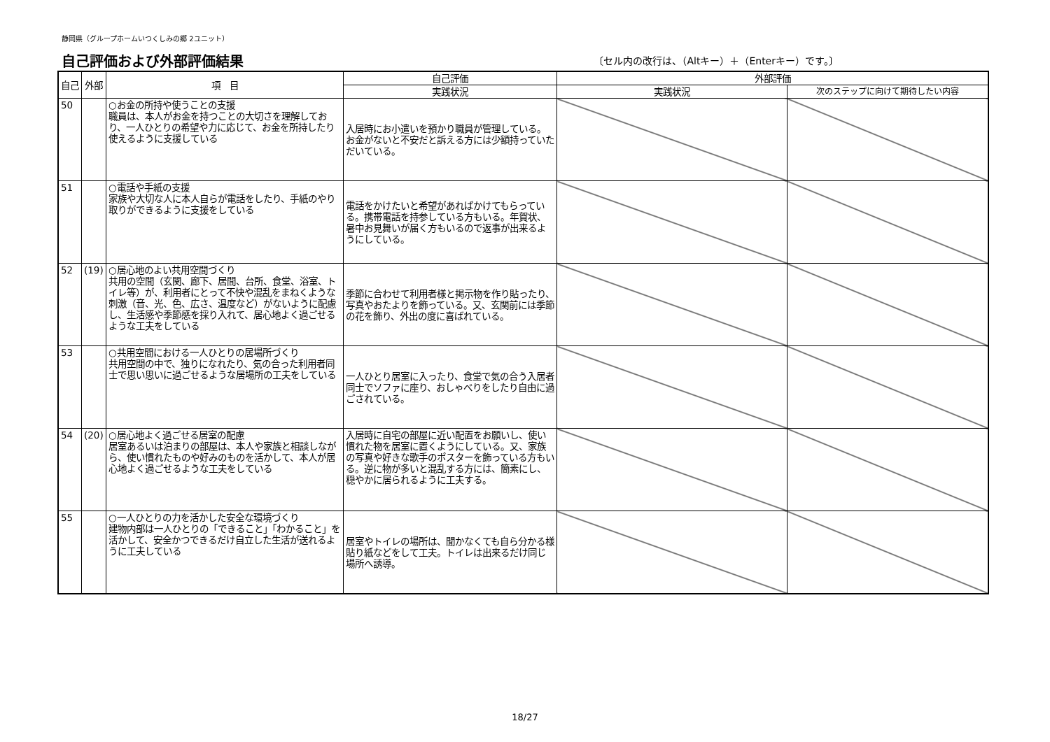静岡県（グループホームいつくしみの郷 2ユニット）
自己評価および外部評価結果
〔セル内の改行は、（Altキー）＋（Enterキー）です。〕
| 自己 | 外部 | 項 目 | 自己評価 | 外部評価 | |
| --- | --- | --- | --- | --- | --- |
| | | | 実践状況 | 実践状況 | 次のステップに向けて期待したい内容 |
| 50 | | ○お金の所持や使うことの支援 職員は、本人がお金を持つことの大切さを理解しており、一人ひとりの希望や力に応じて、お金を所持したり使えるように支援している | 入居時にお小遣いを預かり職員が管理している。お金がないと不安だと訴える方には少額持っていただいている。 | | |
| 51 | | ○電話や手紙の支援 家族や大切な人に本人自らが電話をしたり、手紙のやり取りができるように支援をしている | 電話をかけたいと希望があればかけてもらっている。携帯電話を持参している方もいる。年賀状、暑中お見舞いが届く方もいるので返事が出来るようにしている。 | | |
| 52 | (19) | ○居心地のよい共用空間づくり 共用の空間（玄関、廊下、居間、台所、食堂、浴室、トイレ等）が、利用者にとって不快や混乱をまねくような刺激（音、光、色、広さ、温度など）がないように配慮し、生活感や季節感を採り入れて、居心地よく過ごせるような工夫をしている | 季節に合わせて利用者様と掲示物を作り貼ったり、写真やおたよりを飾っている。又、玄関前には季節の花を飾り、外出の度に喜ばれている。 | | |
| 53 | | ○共用空間における一人ひとりの居場所づくり 共用空間の中で、独りになれたり、気の合った利用者同士で思い思いに過ごせるような居場所の工夫をしている | 一人ひとり居室に入ったり、食堂で気の合う入居者同士でソファに座り、おしゃべりをしたり自由に過ごされている。 | | |
| 54 | (20) | ○居心地よく過ごせる居室の配慮 居室あるいは泊まりの部屋は、本人や家族と相談しながら、使い慣れたものや好みのものを活かして、本人が居心地よく過ごせるような工夫をしている | 入居時に自宅の部屋に近い配置をお願いし、使い慣れた物を居室に置くようにしている。又、家族の写真や好きな歌手のポスターを飾っている方もいる。逆に物が多いと混乱する方には、簡素にし、穏やかに居られるように工夫する。 | | |
| 55 | | ○一人ひとりの力を活かした安全な環境づくり 建物内部は一人ひとりの「できること」「わかること」を活かして、安全かつできるだけ自立した生活が送れるように工夫している | 居室やトイレの場所は、聞かなくても自ら分かる様貼り紙などをして工夫。トイレは出来るだけ同じ場所へ誘導。 | | |
18/27